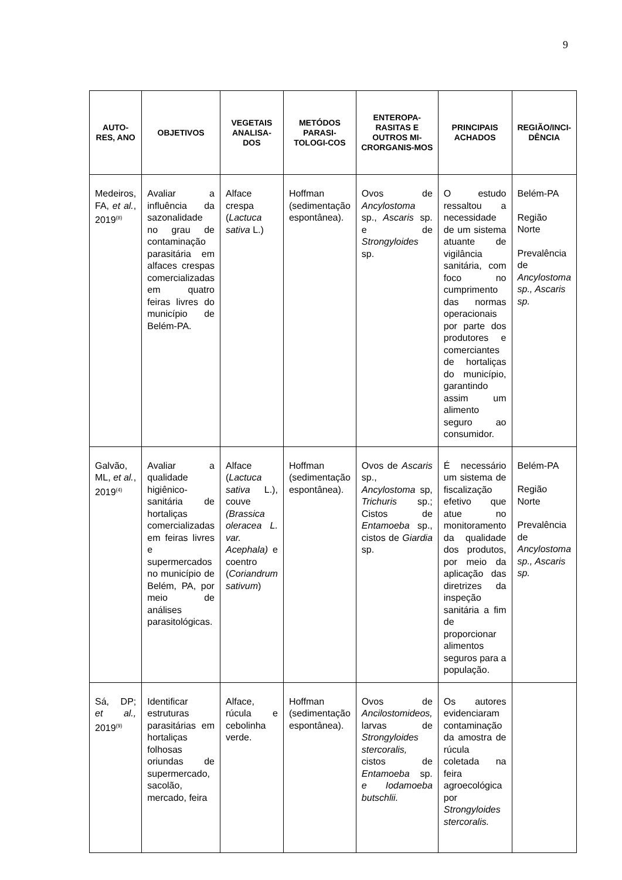9
| AUTO-RES, ANO | OBJETIVOS | VEGETAIS ANALISA-DOS | METÓDOS PARASI-TOLOGI-COS | ENTEROPA-RASITAS E OUTROS MI-CRORGANIS-MOS | PRINCIPAIS ACHADOS | REGIÃO/INCI-DÊNCIA |
| --- | --- | --- | --- | --- | --- | --- |
| Medeiros, FA, et al. , 2019<sup>(8)</sup> | Avaliar a influência da sazonalidade no grau de contaminação parasitária em alfaces crespas comercializadas em quatro feiras livres do município de Belém-PA. | Alface crespa ( Lactuca sativa L.) | Hoffman (sedimentação espontânea). | Ovos de Ancylostoma sp., Ascaris sp. e de Strongyloides sp. | O estudo ressaltou a necessidade de um sistema atuante de vigilância sanitária, com foco no cumprimento das normas operacionais por parte dos produtores e comerciantes de hortaliças do município, garantindo assim um alimento seguro ao consumidor. | Belém-PA Região Norte Prevalência de Ancylostoma sp., Ascaris sp. |
| Galvão, ML, et al. , 2019<sup>(4)</sup> | Avaliar a qualidade higiênico-sanitária de hortaliças comercializadas em feiras livres e supermercados no município de Belém, PA, por meio de análises parasitológicas. | Alface ( Lactuca sativa L.), couve (Brassica oleracea L. var. Acephala) e coentro ( Coriandrum sativum ) | Hoffman (sedimentação espontânea). | Ovos de Ascaris sp., Ancylostoma sp, Trichuris sp.; Cistos de Entamoeba sp., cistos de Giardia sp. | É necessário um sistema de fiscalização efetivo que atue no monitoramento da qualidade dos produtos, por meio da aplicação das diretrizes da inspeção sanitária a fim de proporcionar alimentos seguros para a população. | Belém-PA Região Norte Prevalência de Ancylostoma sp., Ascaris sp. |
| Sá, DP; et al., 2019<sup>(9)</sup> | Identificar estruturas parasitárias em hortaliças folhosas oriundas de supermercado, sacolão, mercado, feira | Alface, rúcula e cebolinha verde. | Hoffman (sedimentação espontânea). | Ovos de Ancilostomideos, larvas de Strongyloides stercoralis, cistos de Entamoeba sp. e Iodamoeba butschlii. | Os autores evidenciaram contaminação da amostra de rúcula coletada na feira agroecológica por Strongyloides stercoralis. | |